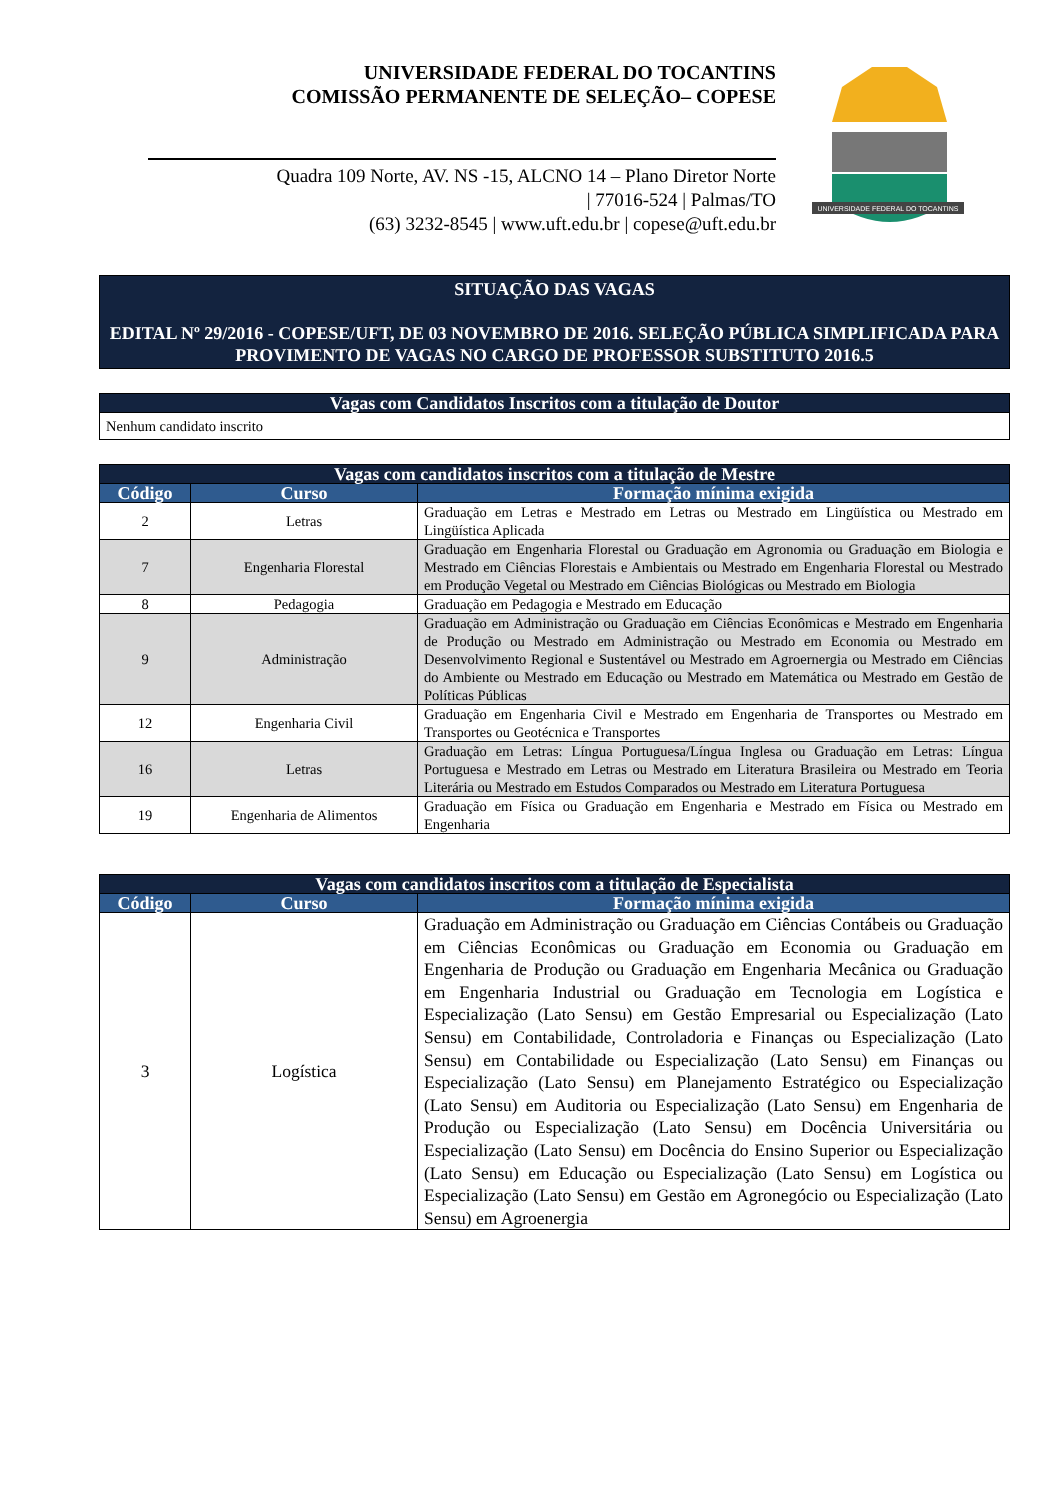UNIVERSIDADE FEDERAL DO TOCANTINS
COMISSÃO PERMANENTE DE SELEÇÃO– COPESE
Quadra 109 Norte, AV. NS -15, ALCNO 14 – Plano Diretor Norte
| 77016-524 | Palmas/TO
(63) 3232-8545 | www.uft.edu.br | copese@uft.edu.br
UNIVERSIDADE FEDERAL DO TOCANTINS
SITUAÇÃO DAS VAGAS
EDITAL Nº 29/2016 - COPESE/UFT, DE 03 NOVEMBRO DE 2016. SELEÇÃO PÚBLICA SIMPLIFICADA PARA PROVIMENTO DE VAGAS NO CARGO DE PROFESSOR SUBSTITUTO 2016.5
| Vagas com Candidatos Inscritos com a titulação de Doutor |
| --- |
| Nenhum candidato inscrito |
| Vagas com candidatos inscritos com a titulação de Mestre | | |
| --- | --- | --- |
| Código | Curso | Formação mínima exigida |
| 2 | Letras | Graduação em Letras e Mestrado em Letras ou Mestrado em Lingüística ou Mestrado em Lingüística Aplicada |
| 7 | Engenharia Florestal | Graduação em Engenharia Florestal ou Graduação em Agronomia ou Graduação em Biologia e Mestrado em Ciências Florestais e Ambientais ou Mestrado em Engenharia Florestal ou Mestrado em Produção Vegetal ou Mestrado em Ciências Biológicas ou Mestrado em Biologia |
| 8 | Pedagogia | Graduação em Pedagogia e Mestrado em Educação |
| 9 | Administração | Graduação em Administração ou Graduação em Ciências Econômicas e Mestrado em Engenharia de Produção ou Mestrado em Administração ou Mestrado em Economia ou Mestrado em Desenvolvimento Regional e Sustentável ou Mestrado em Agroernergia ou Mestrado em Ciências do Ambiente ou Mestrado em Educação ou Mestrado em Matemática ou Mestrado em Gestão de Políticas Públicas |
| 12 | Engenharia Civil | Graduação em Engenharia Civil e Mestrado em Engenharia de Transportes ou Mestrado em Transportes ou Geotécnica e Transportes |
| 16 | Letras | Graduação em Letras: Língua Portuguesa/Língua Inglesa ou Graduação em Letras: Língua Portuguesa e Mestrado em Letras ou Mestrado em Literatura Brasileira ou Mestrado em Teoria Literária ou Mestrado em Estudos Comparados ou Mestrado em Literatura Portuguesa |
| 19 | Engenharia de Alimentos | Graduação em Física ou Graduação em Engenharia e Mestrado em Física ou Mestrado em Engenharia |
| Vagas com candidatos inscritos com a titulação de Especialista | | |
| --- | --- | --- |
| Código | Curso | Formação mínima exigida |
| 3 | Logística | Graduação em Administração ou Graduação em Ciências Contábeis ou Graduação em Ciências Econômicas ou Graduação em Economia ou Graduação em Engenharia de Produção ou Graduação em Engenharia Mecânica ou Graduação em Engenharia Industrial ou Graduação em Tecnologia em Logística e Especialização (Lato Sensu) em Gestão Empresarial ou Especialização (Lato Sensu) em Contabilidade, Controladoria e Finanças ou Especialização (Lato Sensu) em Contabilidade ou Especialização (Lato Sensu) em Finanças ou Especialização (Lato Sensu) em Planejamento Estratégico ou Especialização (Lato Sensu) em Auditoria ou Especialização (Lato Sensu) em Engenharia de Produção ou Especialização (Lato Sensu) em Docência Universitária ou Especialização (Lato Sensu) em Docência do Ensino Superior ou Especialização (Lato Sensu) em Educação ou Especialização (Lato Sensu) em Logística ou Especialização (Lato Sensu) em Gestão em Agronegócio ou Especialização (Lato Sensu) em Agroenergia |